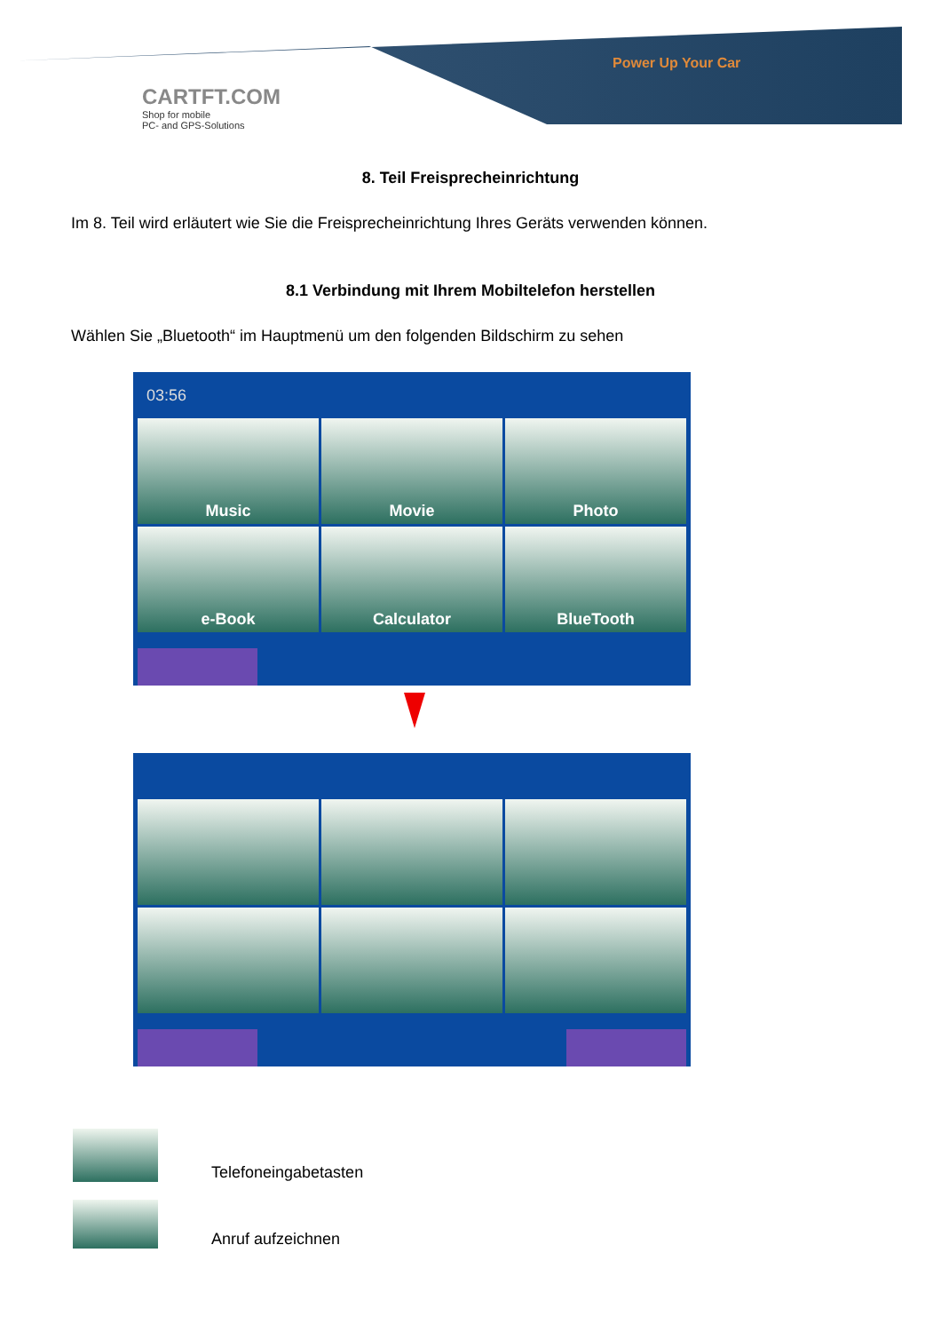Power Up Your Car
CARTFT.COM
Shop for mobile
PC- and GPS-Solutions
8. Teil Freisprecheinrichtung
Im 8. Teil wird erläutert wie Sie die Freisprecheinrichtung Ihres Geräts verwenden können.
8.1 Verbindung mit Ihrem Mobiltelefon herstellen
Wählen Sie „Bluetooth“ im Hauptmenü um den folgenden Bildschirm zu sehen
03:56
Music
Movie
Photo
e-Book
Calculator
BlueTooth
Telefoneingabetasten
Anruf aufzeichnen